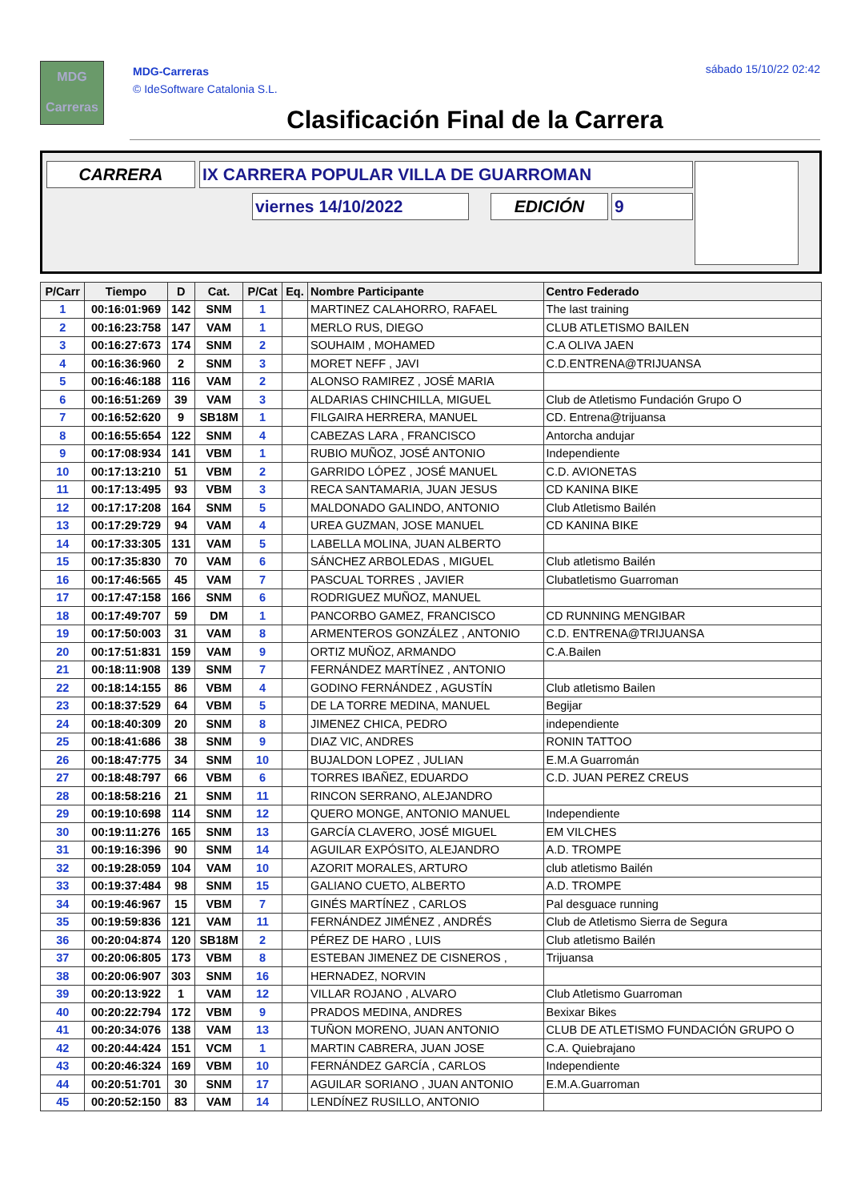MDG
Carreras
MDG-Carreras
© IdeSoftware Catalonia S.L.
sábado 15/10/22 02:42
Clasificación Final de la Carrera
CARRERA IX CARRERA POPULAR VILLA DE GUARROMAN
viernes 14/10/2022 EDICIÓN 9
| P/Carr | Tiempo | D | Cat. | P/Cat | Eq. | Nombre Participante | Centro Federado |
| --- | --- | --- | --- | --- | --- | --- | --- |
| 1 | 00:16:01:969 | 142 | SNM | 1 | | MARTINEZ CALAHORRO, RAFAEL | The last training |
| 2 | 00:16:23:758 | 147 | VAM | 1 | | MERLO RUS, DIEGO | CLUB ATLETISMO BAILEN |
| 3 | 00:16:27:673 | 174 | SNM | 2 | | SOUHAIM , MOHAMED | C.A OLIVA JAEN |
| 4 | 00:16:36:960 | 2 | SNM | 3 | | MORET NEFF , JAVI | C.D.ENTRENA@TRIJUANSA |
| 5 | 00:16:46:188 | 116 | VAM | 2 | | ALONSO RAMIREZ , JOSÉ MARIA | |
| 6 | 00:16:51:269 | 39 | VAM | 3 | | ALDARIAS CHINCHILLA, MIGUEL | Club de Atletismo Fundación Grupo O |
| 7 | 00:16:52:620 | 9 | SB18M | 1 | | FILGAIRA HERRERA, MANUEL | CD. Entrena@trijuansa |
| 8 | 00:16:55:654 | 122 | SNM | 4 | | CABEZAS LARA , FRANCISCO | Antorcha andujar |
| 9 | 00:17:08:934 | 141 | VBM | 1 | | RUBIO MUÑOZ, JOSÉ ANTONIO | Independiente |
| 10 | 00:17:13:210 | 51 | VBM | 2 | | GARRIDO LÓPEZ , JOSÉ MANUEL | C.D. AVIONETAS |
| 11 | 00:17:13:495 | 93 | VBM | 3 | | RECA SANTAMARIA, JUAN JESUS | CD KANINA BIKE |
| 12 | 00:17:17:208 | 164 | SNM | 5 | | MALDONADO GALINDO, ANTONIO | Club Atletismo Bailén |
| 13 | 00:17:29:729 | 94 | VAM | 4 | | UREA GUZMAN, JOSE MANUEL | CD KANINA BIKE |
| 14 | 00:17:33:305 | 131 | VAM | 5 | | LABELLA MOLINA, JUAN ALBERTO | |
| 15 | 00:17:35:830 | 70 | VAM | 6 | | SÁNCHEZ ARBOLEDAS , MIGUEL | Club atletismo Bailén |
| 16 | 00:17:46:565 | 45 | VAM | 7 | | PASCUAL TORRES , JAVIER | Clubatletismo Guarroman |
| 17 | 00:17:47:158 | 166 | SNM | 6 | | RODRIGUEZ MUÑOZ, MANUEL | |
| 18 | 00:17:49:707 | 59 | DM | 1 | | PANCORBO GAMEZ, FRANCISCO | CD RUNNING MENGIBAR |
| 19 | 00:17:50:003 | 31 | VAM | 8 | | ARMENTEROS GONZÁLEZ , ANTONIO | C.D. ENTRENA@TRIJUANSA |
| 20 | 00:17:51:831 | 159 | VAM | 9 | | ORTIZ MUÑOZ, ARMANDO | C.A.Bailen |
| 21 | 00:18:11:908 | 139 | SNM | 7 | | FERNÁNDEZ MARTÍNEZ , ANTONIO | |
| 22 | 00:18:14:155 | 86 | VBM | 4 | | GODINO FERNÁNDEZ , AGUSTÍN | Club atletismo Bailen |
| 23 | 00:18:37:529 | 64 | VBM | 5 | | DE LA TORRE MEDINA, MANUEL | Begijar |
| 24 | 00:18:40:309 | 20 | SNM | 8 | | JIMENEZ CHICA, PEDRO | independiente |
| 25 | 00:18:41:686 | 38 | SNM | 9 | | DIAZ VIC, ANDRES | RONIN TATTOO |
| 26 | 00:18:47:775 | 34 | SNM | 10 | | BUJALDON LOPEZ , JULIAN | E.M.A Guarromán |
| 27 | 00:18:48:797 | 66 | VBM | 6 | | TORRES IBAÑEZ, EDUARDO | C.D. JUAN PEREZ CREUS |
| 28 | 00:18:58:216 | 21 | SNM | 11 | | RINCON SERRANO, ALEJANDRO | |
| 29 | 00:19:10:698 | 114 | SNM | 12 | | QUERO MONGE, ANTONIO MANUEL | Independiente |
| 30 | 00:19:11:276 | 165 | SNM | 13 | | GARCÍA CLAVERO, JOSÉ MIGUEL | EM VILCHES |
| 31 | 00:19:16:396 | 90 | SNM | 14 | | AGUILAR EXPÓSITO, ALEJANDRO | A.D. TROMPE |
| 32 | 00:19:28:059 | 104 | VAM | 10 | | AZORIT MORALES, ARTURO | club atletismo Bailén |
| 33 | 00:19:37:484 | 98 | SNM | 15 | | GALIANO CUETO, ALBERTO | A.D. TROMPE |
| 34 | 00:19:46:967 | 15 | VBM | 7 | | GINÉS MARTÍNEZ , CARLOS | Pal desguace running |
| 35 | 00:19:59:836 | 121 | VAM | 11 | | FERNÁNDEZ JIMÉNEZ , ANDRÉS | Club de Atletismo Sierra de Segura |
| 36 | 00:20:04:874 | 120 | SB18M | 2 | | PÉREZ DE HARO , LUIS | Club atletismo Bailén |
| 37 | 00:20:06:805 | 173 | VBM | 8 | | ESTEBAN JIMENEZ DE CISNEROS , | Trijuansa |
| 38 | 00:20:06:907 | 303 | SNM | 16 | | HERNADEZ, NORVIN | |
| 39 | 00:20:13:922 | 1 | VAM | 12 | | VILLAR ROJANO , ALVARO | Club Atletismo Guarroman |
| 40 | 00:20:22:794 | 172 | VBM | 9 | | PRADOS MEDINA, ANDRES | Bexixar Bikes |
| 41 | 00:20:34:076 | 138 | VAM | 13 | | TUÑON MORENO, JUAN ANTONIO | CLUB DE ATLETISMO FUNDACIÓN GRUPO O |
| 42 | 00:20:44:424 | 151 | VCM | 1 | | MARTIN CABRERA, JUAN JOSE | C.A. Quiebrajano |
| 43 | 00:20:46:324 | 169 | VBM | 10 | | FERNÁNDEZ GARCÍA , CARLOS | Independiente |
| 44 | 00:20:51:701 | 30 | SNM | 17 | | AGUILAR SORIANO , JUAN ANTONIO | E.M.A.Guarroman |
| 45 | 00:20:52:150 | 83 | VAM | 14 | | LENDÍNEZ RUSILLO, ANTONIO | |